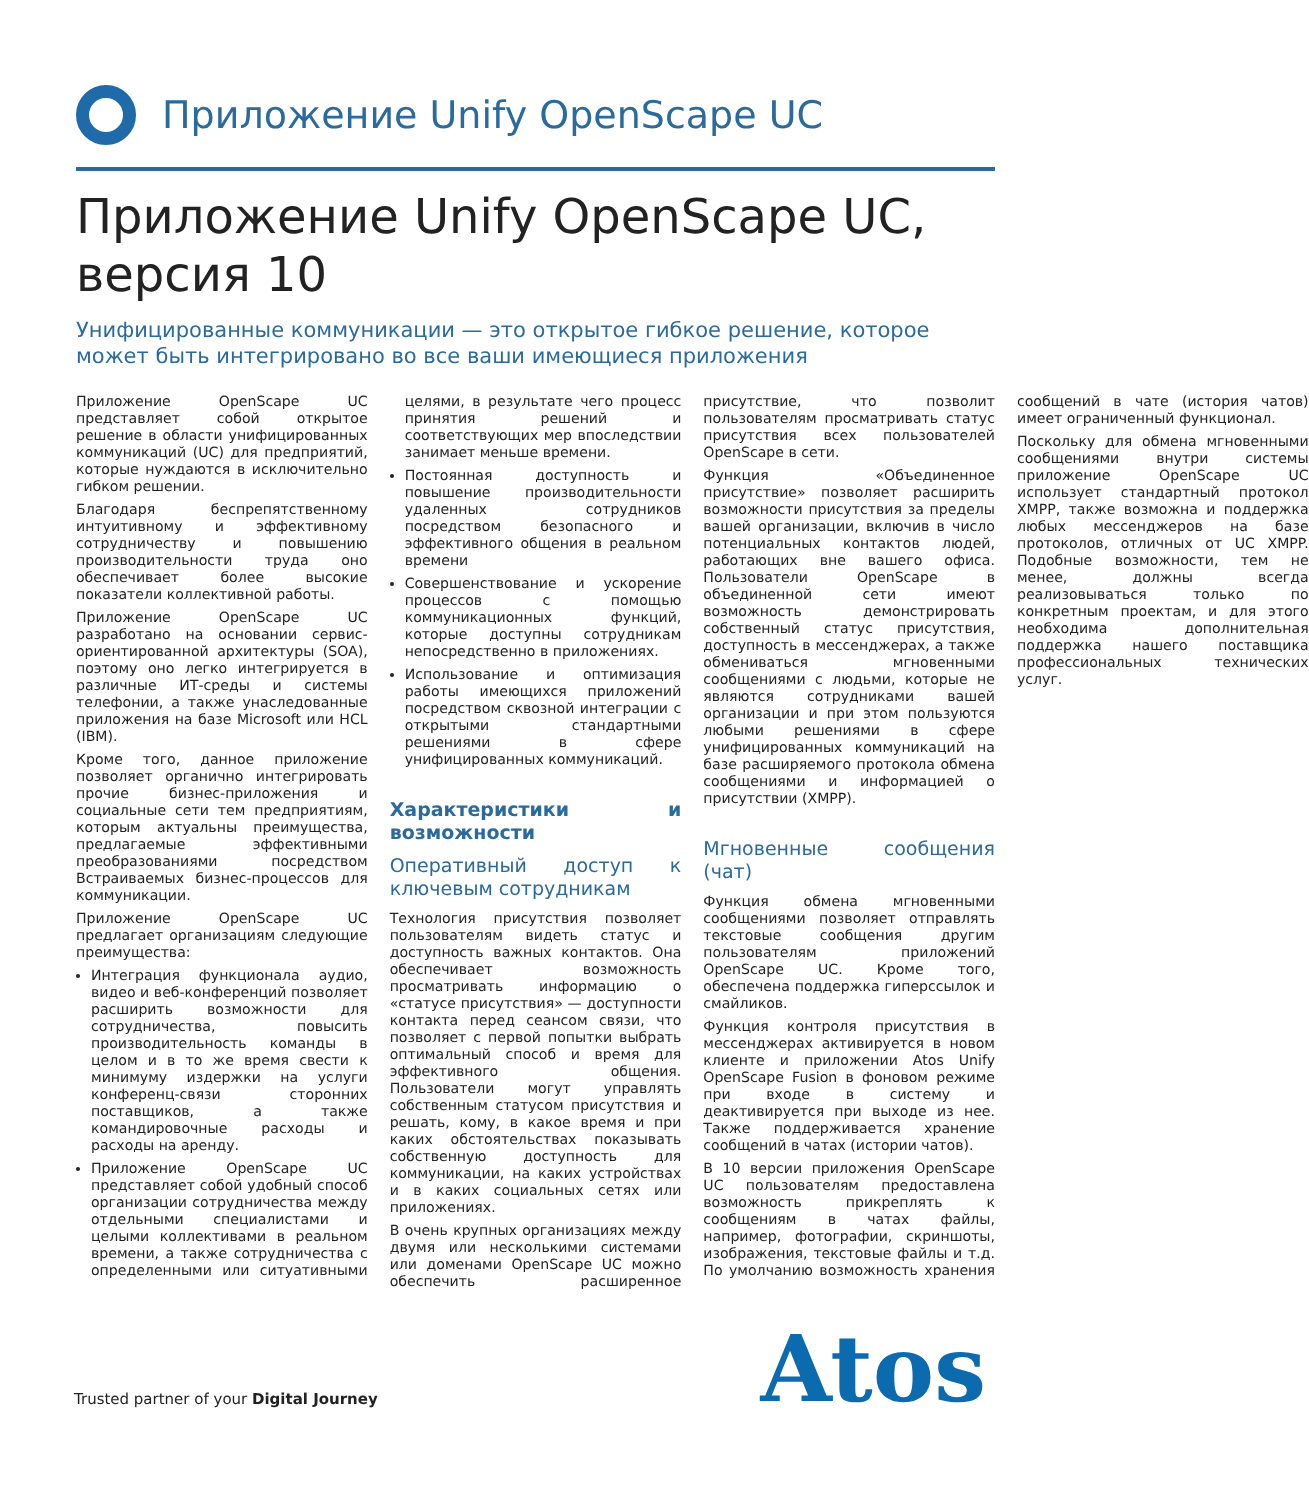Приложение Unify OpenScape UC
Приложение Unify OpenScape UC,
версия 10
Унифицированные коммуникации — это открытое гибкое решение, которое может быть интегрировано во все ваши имеющиеся приложения
Приложение OpenScape UC представляет собой открытое решение в области унифицированных коммуникаций (UC) для предприятий, которые нуждаются в исключительно гибком решении.
Благодаря беспрепятственному интуитивному и эффективному сотрудничеству и повышению производительности труда оно обеспечивает более высокие показатели коллективной работы.
Приложение OpenScape UC разработано на основании сервис-ориентированной архитектуры (SOA), поэтому оно легко интегрируется в различные ИТ-среды и системы телефонии, а также унаследованные приложения на базе Microsoft или HCL (IBM).
Кроме того, данное приложение позволяет органично интегрировать прочие бизнес-приложения и социальные сети тем предприятиям, которым актуальны преимущества, предлагаемые эффективными преобразованиями посредством Встраиваемых бизнес-процессов для коммуникации.
Приложение OpenScape UC предлагает организациям следующие преимущества:
Интеграция функционала аудио, видео и веб-конференций позволяет расширить возможности для сотрудничества, повысить производительность команды в целом и в то же время свести к минимуму издержки на услуги конференц-связи сторонних поставщиков, а также командировочные расходы и расходы на аренду.
Приложение OpenScape UC представляет собой удобный способ организации сотрудничества между отдельными специалистами и целыми коллективами в реальном времени, а также сотрудничества с определенными или ситуативными целями, в результате чего процесс принятия решений и соответствующих мер впоследствии занимает меньше времени.
Постоянная доступность и повышение производительности удаленных сотрудников посредством безопасного и эффективного общения в реальном времени
Совершенствование и ускорение процессов с помощью коммуникационных функций, которые доступны сотрудникам непосредственно в приложениях.
Использование и оптимизация работы имеющихся приложений посредством сквозной интеграции с открытыми стандартными решениями в сфере унифицированных коммуникаций.
Характеристики и возможности
Оперативный доступ к ключевым сотрудникам
Технология присутствия позволяет пользователям видеть статус и доступность важных контактов. Она обеспечивает возможность просматривать информацию о «статусе присутствия» — доступности контакта перед сеансом связи, что позволяет с первой попытки выбрать оптимальный способ и время для эффективного общения. Пользователи могут управлять собственным статусом присутствия и решать, кому, в какое время и при каких обстоятельствах показывать собственную доступность для коммуникации, на каких устройствах и в каких социальных сетях или приложениях.
В очень крупных организациях между двумя или несколькими системами или доменами OpenScape UC можно обеспечить расширенное присутствие, что позволит пользователям просматривать статус присутствия всех пользователей OpenScape в сети.
Функция «Объединенное присутствие» позволяет расширить возможности присутствия за пределы вашей организации, включив в число потенциальных контактов людей, работающих вне вашего офиса. Пользователи OpenScape в объединенной сети имеют возможность демонстрировать собственный статус присутствия, доступность в мессенджерах, а также обмениваться мгновенными сообщениями с людьми, которые не являются сотрудниками вашей организации и при этом пользуются любыми решениями в сфере унифицированных коммуникаций на базе расширяемого протокола обмена сообщениями и информацией о присутствии (XMPP).
Мгновенные сообщения (чат)
Функция обмена мгновенными сообщениями позволяет отправлять текстовые сообщения другим пользователям приложений OpenScape UC. Кроме того, обеспечена поддержка гиперссылок и смайликов.
Функция контроля присутствия в мессенджерах активируется в новом клиенте и приложении Atos Unify OpenScape Fusion в фоновом режиме при входе в систему и деактивируется при выходе из нее. Также поддерживается хранение сообщений в чатах (истории чатов).
В 10 версии приложения OpenScape UC пользователям предоставлена возможность прикреплять к сообщениям в чатах файлы, например, фотографии, скриншоты, изображения, текстовые файлы и т.д. По умолчанию возможность хранения сообщений в чате (история чатов) имеет ограниченный функционал.
Поскольку для обмена мгновенными сообщениями внутри системы приложение OpenScape UC использует стандартный протокол XMPP, также возможна и поддержка любых мессенджеров на базе протоколов, отличных от UC XMPP. Подобные возможности, тем не менее, должны всегда реализовываться только по конкретным проектам, и для этого необходима дополнительная поддержка нашего поставщика профессиональных технических услуг.
Trusted partner of your Digital Journey
Atos